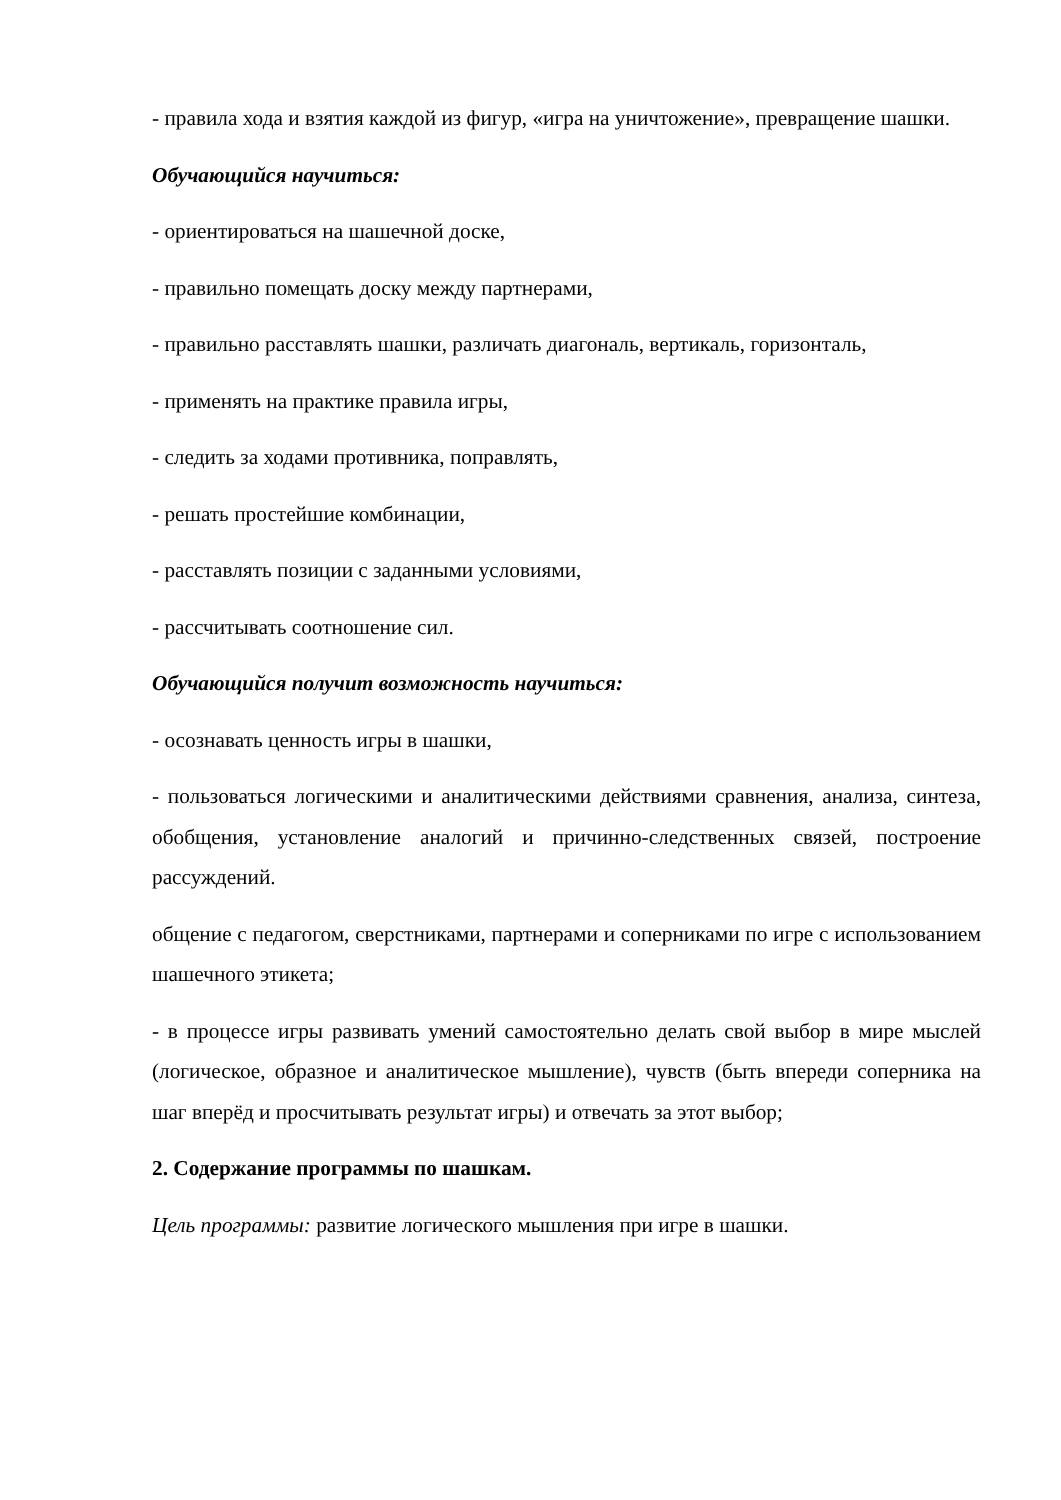- правила хода и взятия каждой из фигур, «игра на уничтожение», превращение шашки.
Обучающийся научиться:
- ориентироваться на шашечной доске,
- правильно помещать доску между партнерами,
- правильно расставлять шашки, различать диагональ, вертикаль, горизонталь,
- применять на практике правила игры,
- следить за ходами противника, поправлять,
- решать простейшие комбинации,
- расставлять позиции с заданными условиями,
- рассчитывать соотношение сил.
Обучающийся получит возможность научиться:
- осознавать ценность игры в шашки,
- пользоваться логическими и аналитическими действиями сравнения, анализа, синтеза, обобщения, установление аналогий и причинно-следственных связей, построение рассуждений.
общение с педагогом, сверстниками, партнерами и соперниками по игре с использованием шашечного этикета;
- в процессе игры развивать умений самостоятельно делать свой выбор в мире мыслей (логическое, образное и аналитическое мышление), чувств (быть впереди соперника на шаг вперёд и просчитывать результат игры) и отвечать за этот выбор;
2. Содержание программы по шашкам.
Цель программы: развитие логического мышления при игре в шашки.